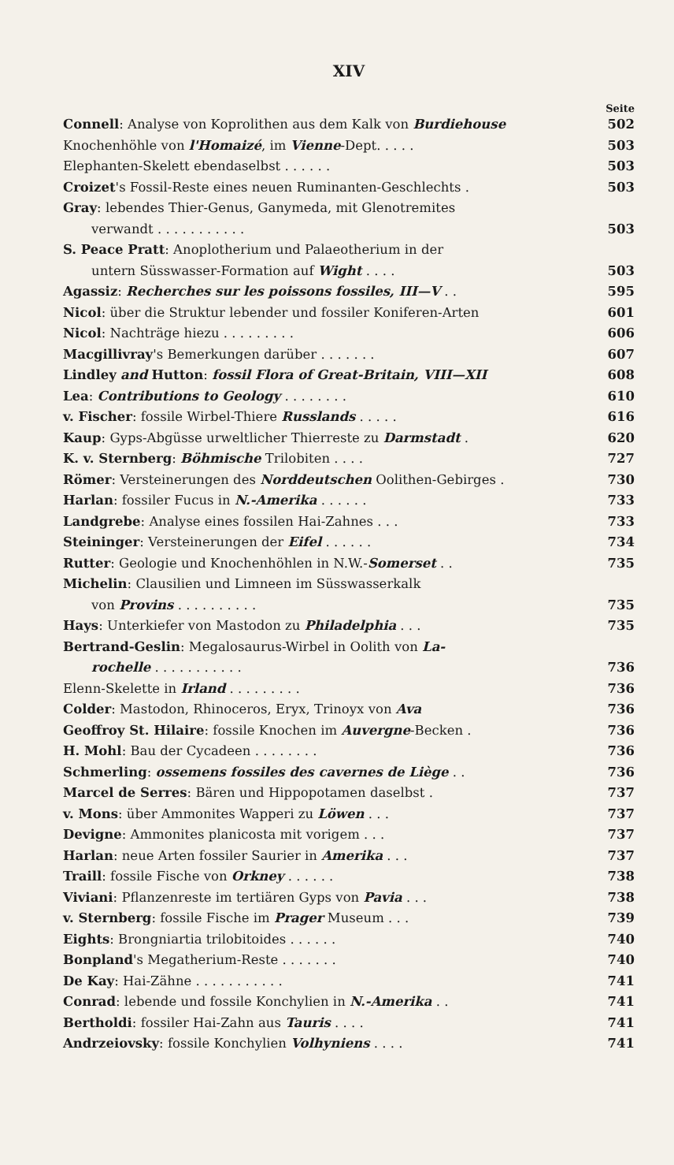XIV
Seite
Connell: Analyse von Koprolithen aus dem Kalk von Burdiehouse 502
Knochenhöhle von l'Homaizé, im Vienne-Dept. . . . . 503
Elephanten-Skelett ebendaselbst . . . . . . 503
Croizet's Fossil-Reste eines neuen Ruminanten-Geschlechts . 503
Gray: lebendes Thier-Genus, Ganymeda, mit Glenotremites
verwandt . . . . . . . . . . . 503
S. Peace Pratt: Anoplotherium und Palaeotherium in der
untern Süsswasser-Formation auf Wight . . . . 503
Agassiz: Recherches sur les poissons fossiles, III—V . . 595
Nicol: über die Struktur lebender und fossiler Koniferen-Arten 601
Nicol: Nachträge hiezu . . . . . . . . . 606
Macgillivray's Bemerkungen darüber . . . . . . . 607
Lindley and Hutton: fossil Flora of Great-Britain, VIII—XII 608
Lea: Contributions to Geology . . . . . . . . 610
v. Fischer: fossile Wirbel-Thiere Russlands . . . . . 616
Kaup: Gyps-Abgüsse urweltlicher Thierreste zu Darmstadt . 620
K. v. Sternberg: Böhmische Trilobiten . . . . 727
Römer: Versteinerungen des Norddeutschen Oolithen-Gebirges . 730
Harlan: fossiler Fucus in N.-Amerika . . . . . . 733
Landgrebe: Analyse eines fossilen Hai-Zahnes . . . 733
Steininger: Versteinerungen der Eifel . . . . . . 734
Rutter: Geologie und Knochenhöhlen in N.W.-Somerset . . 735
Michelin: Clausilien und Limneen im Süsswasserkalk
von Provins . . . . . . . . . . 735
Hays: Unterkiefer von Mastodon zu Philadelphia . . . 735
Bertrand-Geslin: Megalosaurus-Wirbel in Oolith von La-
rochelle . . . . . . . . . . . 736
Elenn-Skelette in Irland . . . . . . . . . 736
Colder: Mastodon, Rhinoceros, Eryx, Trinoyx von Ava 736
Geoffroy St. Hilaire: fossile Knochen im Auvergne-Becken . 736
H. Mohl: Bau der Cycadeen . . . . . . . . 736
Schmerling: ossemens fossiles des cavernes de Liège . . 736
Marcel de Serres: Bären und Hippopotamen daselbst . 737
v. Mons: über Ammonites Wapperi zu Löwen . . . 737
Devigne: Ammonites planicosta mit vorigem . . . 737
Harlan: neue Arten fossiler Saurier in Amerika . . . 737
Traill: fossile Fische von Orkney . . . . . . 738
Viviani: Pflanzenreste im tertiären Gyps von Pavia . . . 738
v. Sternberg: fossile Fische im Prager Museum . . . 739
Eights: Brongniartia trilobitoides . . . . . . 740
Bonpland's Megatherium-Reste . . . . . . . 740
De Kay: Hai-Zähne . . . . . . . . . . . 741
Conrad: lebende und fossile Konchylien in N.-Amerika . . 741
Bertholdi: fossiler Hai-Zahn aus Tauris . . . . 741
Andrzeiovsky: fossile Konchylien Volhyniens . . . . 741